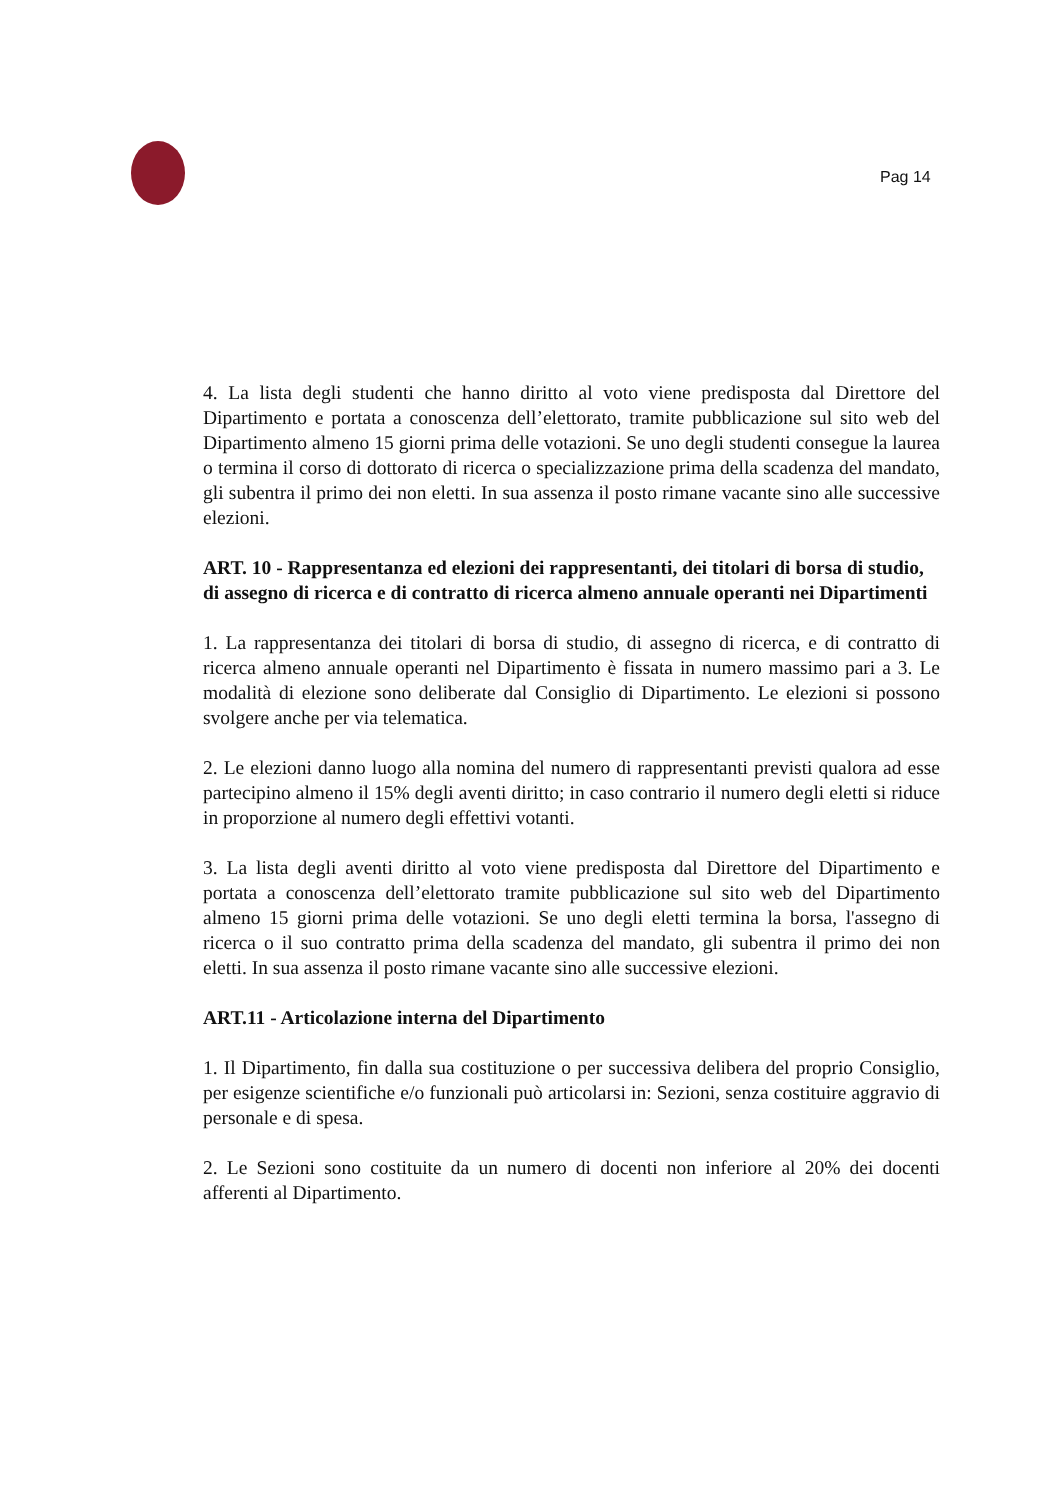Pag 14
4. La lista degli studenti che hanno diritto al voto viene predisposta dal Direttore del Dipartimento e portata a conoscenza dell’elettorato, tramite pubblicazione sul sito web del Dipartimento almeno 15 giorni prima delle votazioni. Se uno degli studenti consegue la laurea o termina il corso di dottorato di ricerca o specializzazione prima della scadenza del mandato, gli subentra il primo dei non eletti. In sua assenza il posto rimane vacante sino alle successive elezioni.
ART. 10 - Rappresentanza ed elezioni dei rappresentanti, dei titolari di borsa di studio, di assegno di ricerca e di contratto di ricerca almeno annuale operanti nei Dipartimenti
1. La rappresentanza dei titolari di borsa di studio, di assegno di ricerca, e di contratto di ricerca almeno annuale operanti nel Dipartimento è fissata in numero massimo pari a 3. Le modalità di elezione sono deliberate dal Consiglio di Dipartimento. Le elezioni si possono svolgere anche per via telematica.
2. Le elezioni danno luogo alla nomina del numero di rappresentanti previsti qualora ad esse partecipino almeno il 15% degli aventi diritto; in caso contrario il numero degli eletti si riduce in proporzione al numero degli effettivi votanti.
3. La lista degli aventi diritto al voto viene predisposta dal Direttore del Dipartimento e portata a conoscenza dell’elettorato tramite pubblicazione sul sito web del Dipartimento almeno 15 giorni prima delle votazioni. Se uno degli eletti termina la borsa, l'assegno di ricerca o il suo contratto prima della scadenza del mandato, gli subentra il primo dei non eletti. In sua assenza il posto rimane vacante sino alle successive elezioni.
ART.11 - Articolazione interna del Dipartimento
1. Il Dipartimento, fin dalla sua costituzione o per successiva delibera del proprio Consiglio, per esigenze scientifiche e/o funzionali può articolarsi in: Sezioni, senza costituire aggravio di personale e di spesa.
2. Le Sezioni sono costituite da un numero di docenti non inferiore al 20% dei docenti afferenti al Dipartimento.